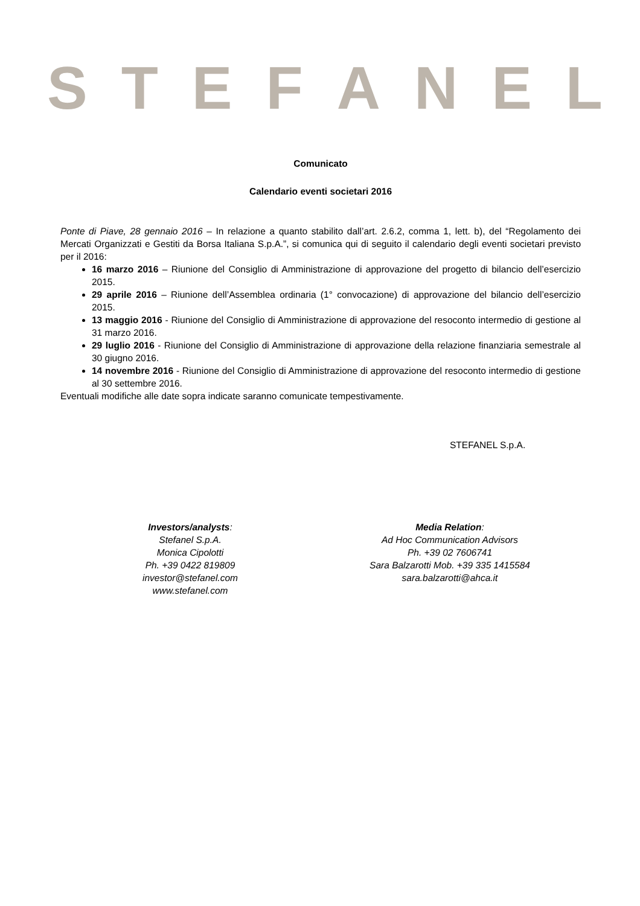STEFANEL
Comunicato
Calendario eventi societari 2016
Ponte di Piave, 28 gennaio 2016 – In relazione a quanto stabilito dall’art. 2.6.2, comma 1, lett. b), del “Regolamento dei Mercati Organizzati e Gestiti da Borsa Italiana S.p.A.”, si comunica qui di seguito il calendario degli eventi societari previsto per il 2016:
16 marzo 2016 – Riunione del Consiglio di Amministrazione di approvazione del progetto di bilancio dell’esercizio 2015.
29 aprile 2016 – Riunione dell’Assemblea ordinaria (1° convocazione) di approvazione del bilancio dell’esercizio 2015.
13 maggio 2016 - Riunione del Consiglio di Amministrazione di approvazione del resoconto intermedio di gestione al 31 marzo 2016.
29 luglio 2016 - Riunione del Consiglio di Amministrazione di approvazione della relazione finanziaria semestrale al 30 giugno 2016.
14 novembre 2016 - Riunione del Consiglio di Amministrazione di approvazione del resoconto intermedio di gestione al 30 settembre 2016.
Eventuali modifiche alle date sopra indicate saranno comunicate tempestivamente.
STEFANEL S.p.A.
Investors/analysts:
Stefanel S.p.A.
Monica Cipolotti
Ph. +39 0422 819809
investor@stefanel.com
www.stefanel.com
Media Relation:
Ad Hoc Communication Advisors
Ph. +39 02 7606741
Sara Balzarotti Mob. +39 335 1415584
sara.balzarotti@ahca.it